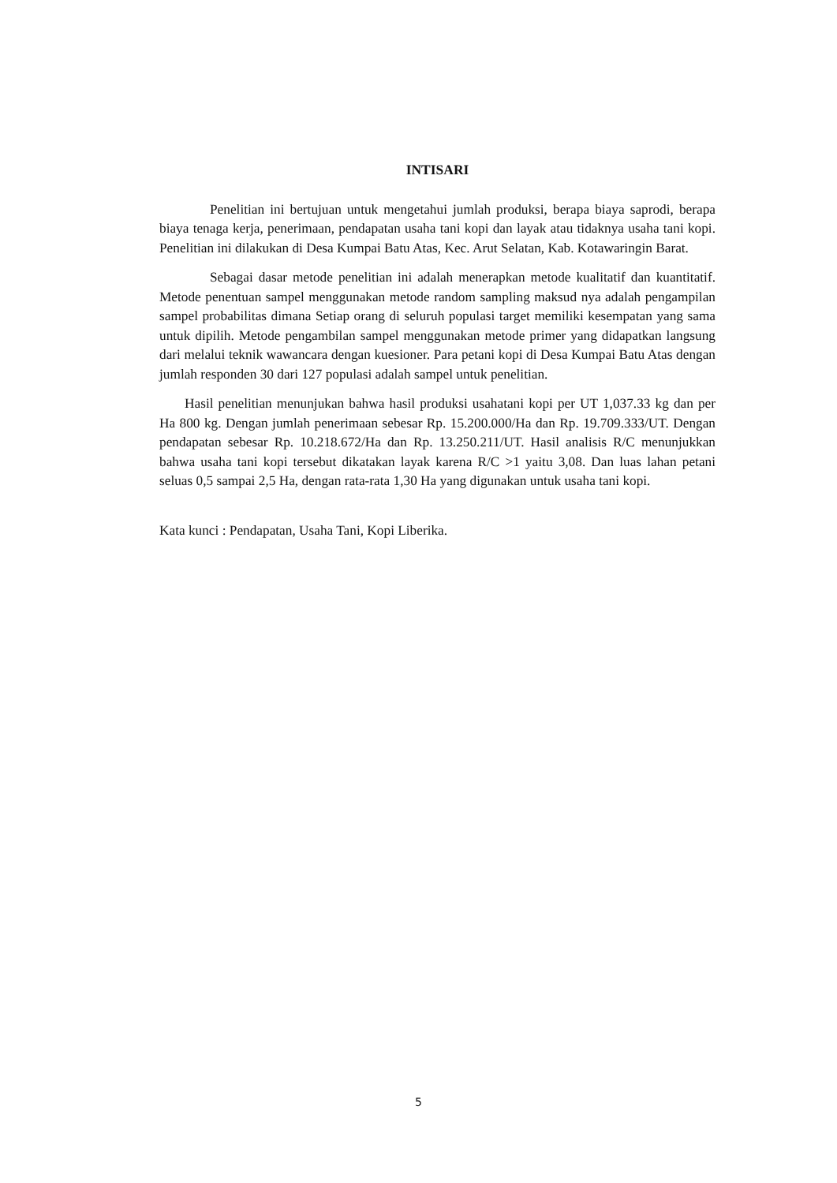INTISARI
Penelitian ini bertujuan untuk mengetahui jumlah produksi, berapa biaya saprodi, berapa biaya tenaga kerja, penerimaan, pendapatan usaha tani kopi dan layak atau tidaknya usaha tani kopi. Penelitian ini dilakukan di Desa Kumpai Batu Atas, Kec. Arut Selatan, Kab. Kotawaringin Barat.
Sebagai dasar metode penelitian ini adalah menerapkan metode kualitatif dan kuantitatif. Metode penentuan sampel menggunakan metode random sampling maksud nya adalah pengampilan sampel probabilitas dimana Setiap orang di seluruh populasi target memiliki kesempatan yang sama untuk dipilih. Metode pengambilan sampel menggunakan metode primer yang didapatkan langsung dari melalui teknik wawancara dengan kuesioner. Para petani kopi di Desa Kumpai Batu Atas dengan jumlah responden 30 dari 127 populasi adalah sampel untuk penelitian.
Hasil penelitian menunjukan bahwa hasil produksi usahatani kopi per UT 1,037.33 kg dan per Ha 800 kg. Dengan jumlah penerimaan sebesar Rp. 15.200.000/Ha dan Rp. 19.709.333/UT. Dengan pendapatan sebesar Rp. 10.218.672/Ha dan Rp. 13.250.211/UT. Hasil analisis R/C menunjukkan bahwa usaha tani kopi tersebut dikatakan layak karena R/C >1 yaitu 3,08. Dan luas lahan petani seluas 0,5 sampai 2,5 Ha, dengan rata-rata 1,30 Ha yang digunakan untuk usaha tani kopi.
Kata kunci : Pendapatan, Usaha Tani, Kopi Liberika.
5